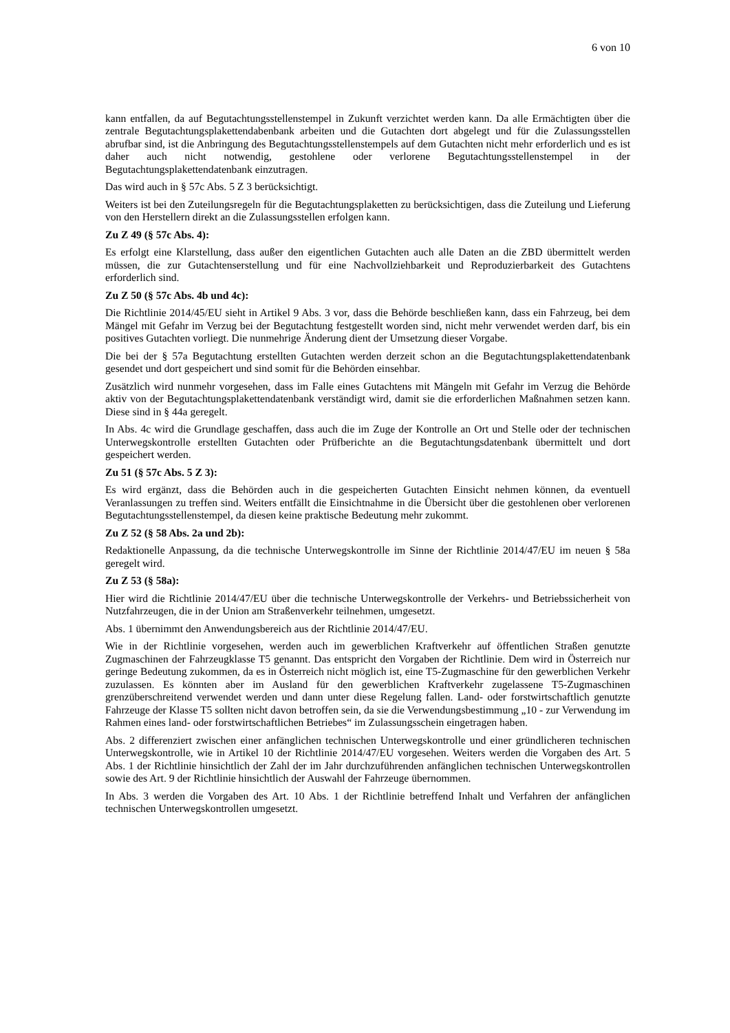6 von 10
kann entfallen, da auf Begutachtungsstellenstempel in Zukunft verzichtet werden kann. Da alle Ermächtigten über die zentrale Begutachtungsplakettendabenbank arbeiten und die Gutachten dort abgelegt und für die Zulassungsstellen abrufbar sind, ist die Anbringung des Begutachtungsstellenstempels auf dem Gutachten nicht mehr erforderlich und es ist daher auch nicht notwendig, gestohlene oder verlorene Begutachtungsstellenstempel in der Begutachtungsplakettendatenbank einzutragen.
Das wird auch in § 57c Abs. 5 Z 3 berücksichtigt.
Weiters ist bei den Zuteilungsregeln für die Begutachtungsplaketten zu berücksichtigen, dass die Zuteilung und Lieferung von den Herstellern direkt an die Zulassungsstellen erfolgen kann.
Zu Z 49 (§ 57c Abs. 4):
Es erfolgt eine Klarstellung, dass außer den eigentlichen Gutachten auch alle Daten an die ZBD übermittelt werden müssen, die zur Gutachtenserstellung und für eine Nachvollziehbarkeit und Reproduzierbarkeit des Gutachtens erforderlich sind.
Zu Z 50 (§ 57c Abs. 4b und 4c):
Die Richtlinie 2014/45/EU sieht in Artikel 9 Abs. 3 vor, dass die Behörde beschließen kann, dass ein Fahrzeug, bei dem Mängel mit Gefahr im Verzug bei der Begutachtung festgestellt worden sind, nicht mehr verwendet werden darf, bis ein positives Gutachten vorliegt. Die nunmehrige Änderung dient der Umsetzung dieser Vorgabe.
Die bei der § 57a Begutachtung erstellten Gutachten werden derzeit schon an die Begutachtungsplakettendatenbank gesendet und dort gespeichert und sind somit für die Behörden einsehbar.
Zusätzlich wird nunmehr vorgesehen, dass im Falle eines Gutachtens mit Mängeln mit Gefahr im Verzug die Behörde aktiv von der Begutachtungsplakettendatenbank verständigt wird, damit sie die erforderlichen Maßnahmen setzen kann. Diese sind in § 44a geregelt.
In Abs. 4c wird die Grundlage geschaffen, dass auch die im Zuge der Kontrolle an Ort und Stelle oder der technischen Unterwegskontrolle erstellten Gutachten oder Prüfberichte an die Begutachtungsdatenbank übermittelt und dort gespeichert werden.
Zu 51 (§ 57c Abs. 5 Z 3):
Es wird ergänzt, dass die Behörden auch in die gespeicherten Gutachten Einsicht nehmen können, da eventuell Veranlassungen zu treffen sind. Weiters entfällt die Einsichtnahme in die Übersicht über die gestohlenen ober verlorenen Begutachtungsstellenstempel, da diesen keine praktische Bedeutung mehr zukommt.
Zu Z 52 (§ 58 Abs. 2a und 2b):
Redaktionelle Anpassung, da die technische Unterwegskontrolle im Sinne der Richtlinie 2014/47/EU im neuen § 58a geregelt wird.
Zu Z 53 (§ 58a):
Hier wird die Richtlinie 2014/47/EU über die technische Unterwegskontrolle der Verkehrs- und Betriebssicherheit von Nutzfahrzeugen, die in der Union am Straßenverkehr teilnehmen, umgesetzt.
Abs. 1 übernimmt den Anwendungsbereich aus der Richtlinie 2014/47/EU.
Wie in der Richtlinie vorgesehen, werden auch im gewerblichen Kraftverkehr auf öffentlichen Straßen genutzte Zugmaschinen der Fahrzeugklasse T5 genannt. Das entspricht den Vorgaben der Richtlinie. Dem wird in Österreich nur geringe Bedeutung zukommen, da es in Österreich nicht möglich ist, eine T5-Zugmaschine für den gewerblichen Verkehr zuzulassen. Es könnten aber im Ausland für den gewerblichen Kraftverkehr zugelassene T5-Zugmaschinen grenzüberschreitend verwendet werden und dann unter diese Regelung fallen. Land- oder forstwirtschaftlich genutzte Fahrzeuge der Klasse T5 sollten nicht davon betroffen sein, da sie die Verwendungsbestimmung „10 - zur Verwendung im Rahmen eines land- oder forstwirtschaftlichen Betriebes“ im Zulassungsschein eingetragen haben.
Abs. 2 differenziert zwischen einer anfänglichen technischen Unterwegskontrolle und einer gründlicheren technischen Unterwegskontrolle, wie in Artikel 10 der Richtlinie 2014/47/EU vorgesehen. Weiters werden die Vorgaben des Art. 5 Abs. 1 der Richtlinie hinsichtlich der Zahl der im Jahr durchzuführenden anfänglichen technischen Unterwegskontrollen sowie des Art. 9 der Richtlinie hinsichtlich der Auswahl der Fahrzeuge übernommen.
In Abs. 3 werden die Vorgaben des Art. 10 Abs. 1 der Richtlinie betreffend Inhalt und Verfahren der anfänglichen technischen Unterwegskontrollen umgesetzt.